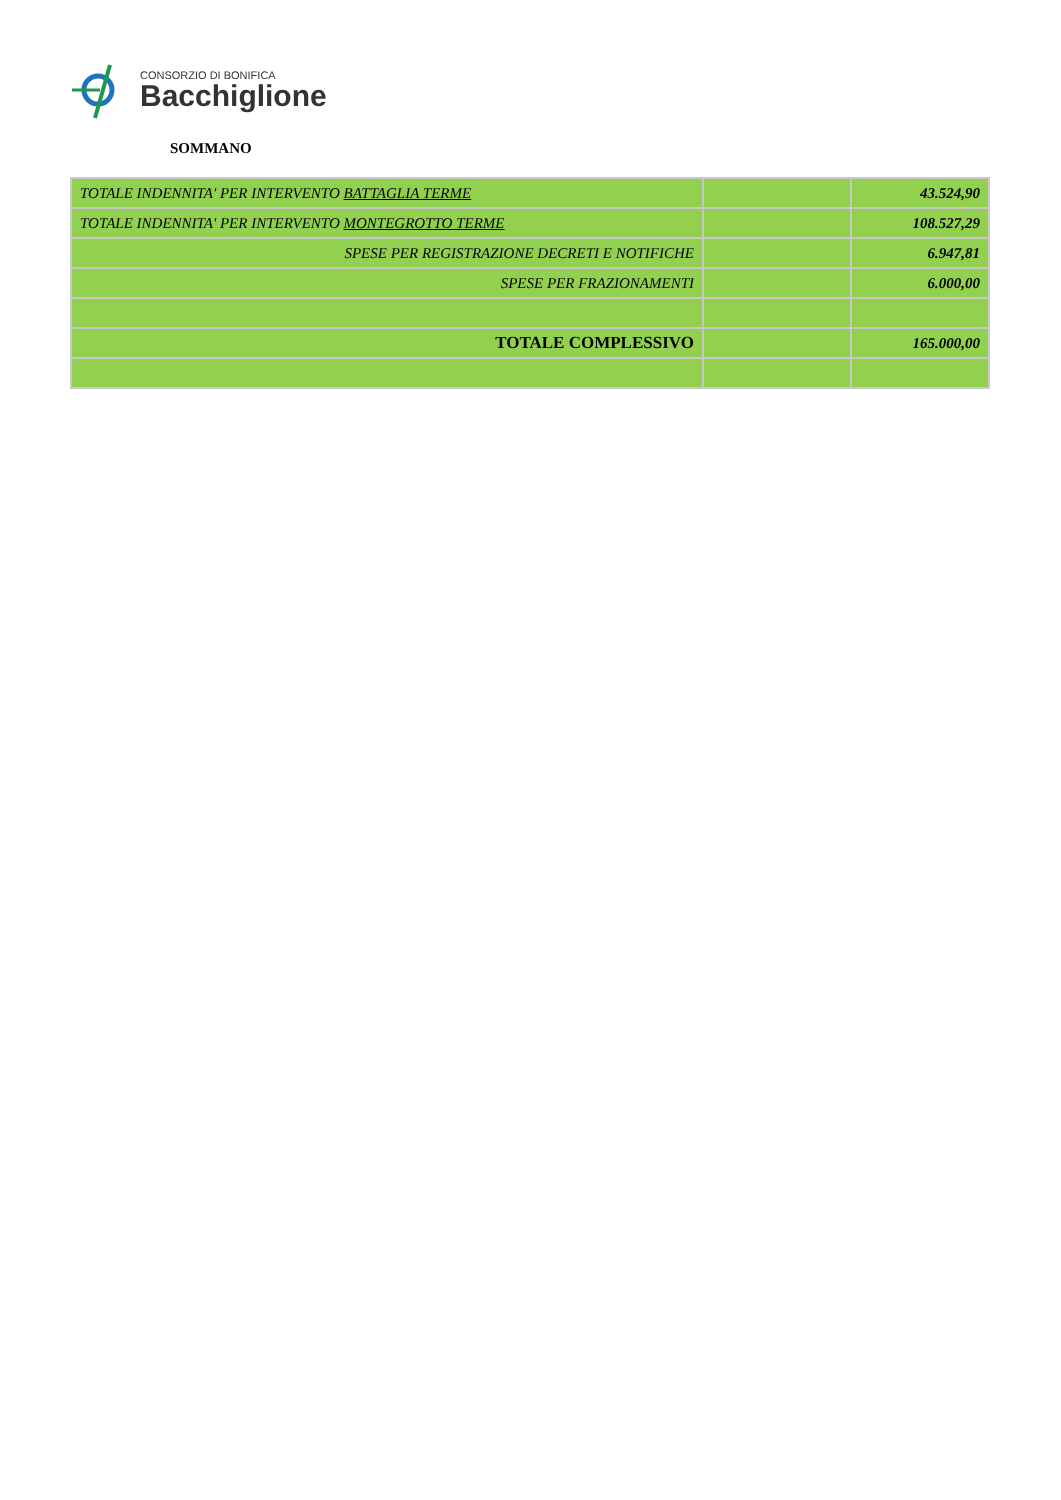CONSORZIO DI BONIFICA
Bacchiglione
SOMMANO
| TOTALE INDENNITA' PER INTERVENTO BATTAGLIA TERME | | 43.524,90 |
| TOTALE INDENNITA' PER INTERVENTO MONTEGROTTO TERME | | 108.527,29 |
| SPESE PER REGISTRAZIONE DECRETI E NOTIFICHE | | 6.947,81 |
| SPESE PER FRAZIONAMENTI | | 6.000,00 |
| TOTALE COMPLESSIVO | | 165.000,00 |